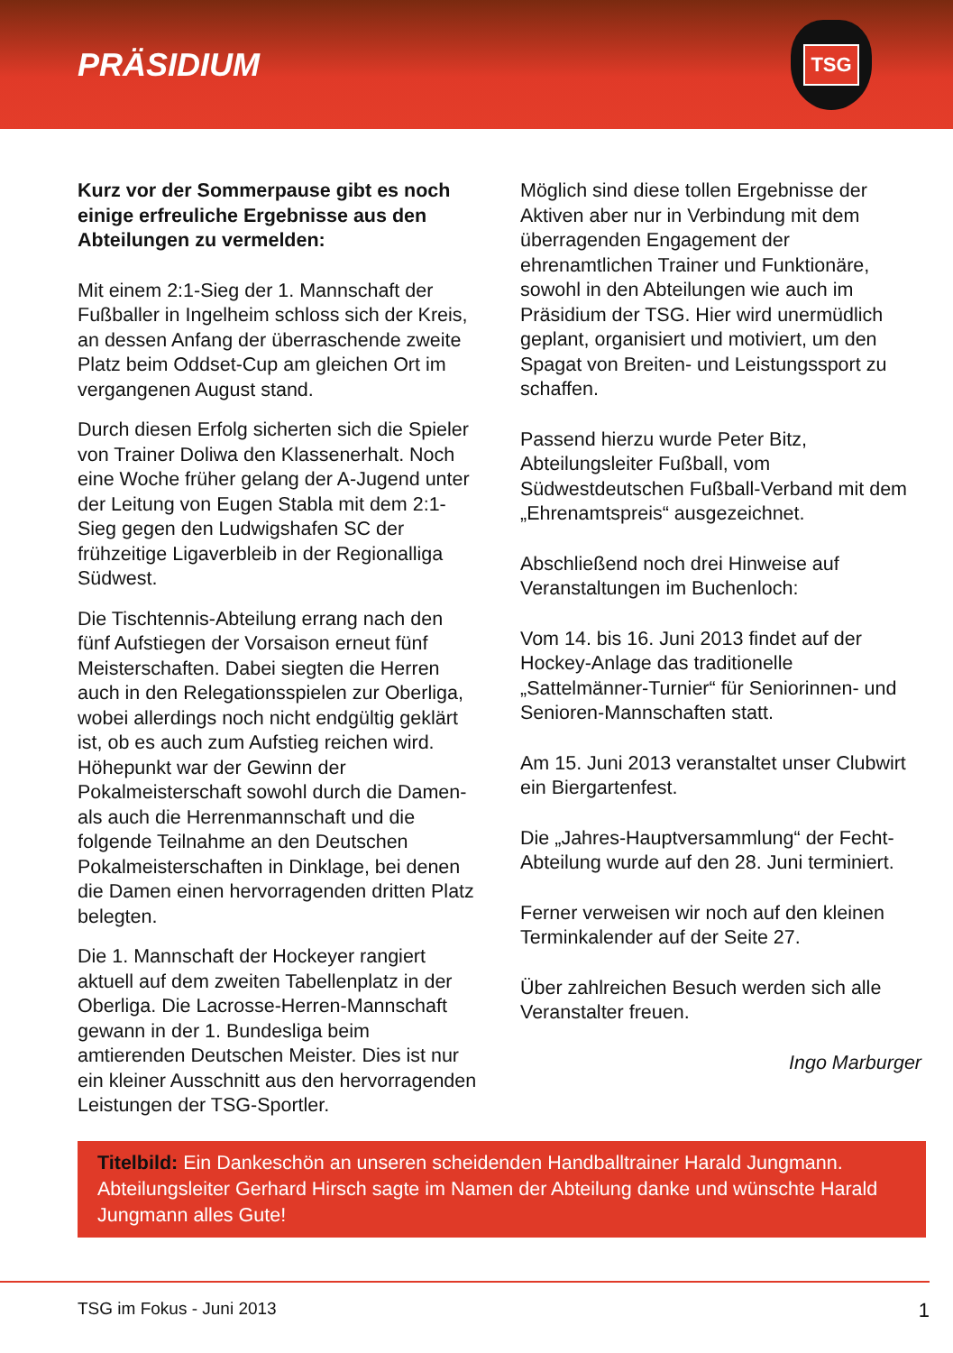PRÄSIDIUM
TSG
Kurz vor der Sommerpause gibt es noch einige erfreuliche Ergebnisse aus den Abteilungen zu vermelden:
Mit einem 2:1-Sieg der 1. Mannschaft der Fußballer in Ingelheim schloss sich der Kreis, an dessen Anfang der überraschende zweite Platz beim Oddset-Cup am gleichen Ort im vergangenen August stand.
Durch diesen Erfolg sicherten sich die Spieler von Trainer Doliwa den Klassenerhalt. Noch eine Woche früher gelang der A-Jugend unter der Leitung von Eugen Stabla mit dem 2:1-Sieg gegen den Ludwigshafen SC der frühzeitige Ligaverbleib in der Regionalliga Südwest.
Die Tischtennis-Abteilung errang nach den fünf Aufstiegen der Vorsaison erneut fünf Meisterschaften. Dabei siegten die Herren auch in den Relegationsspielen zur Oberliga, wobei allerdings noch nicht endgültig geklärt ist, ob es auch zum Aufstieg reichen wird. Höhepunkt war der Gewinn der Pokalmeisterschaft sowohl durch die Damen- als auch die Herrenmannschaft und die folgende Teilnahme an den Deutschen Pokalmeisterschaften in Dinklage, bei denen die Damen einen hervorragenden dritten Platz belegten.
Die 1. Mannschaft der Hockeyer rangiert aktuell auf dem zweiten Tabellenplatz in der Oberliga. Die Lacrosse-Herren-Mannschaft gewann in der 1. Bundesliga beim amtierenden Deutschen Meister. Dies ist nur ein kleiner Ausschnitt aus den hervorragenden Leistungen der TSG-Sportler.
Möglich sind diese tollen Ergebnisse der Aktiven aber nur in Verbindung mit dem überragenden Engagement der ehrenamtlichen Trainer und Funktionäre, sowohl in den Abteilungen wie auch im Präsidium der TSG. Hier wird unermüdlich geplant, organisiert und motiviert, um den Spagat von Breiten- und Leistungssport zu schaffen.
Passend hierzu wurde Peter Bitz, Abteilungsleiter Fußball, vom Südwestdeutschen Fußball-Verband mit dem „Ehrenamtspreis“ ausgezeichnet.
Abschließend noch drei Hinweise auf Veranstaltungen im Buchenloch:
Vom 14. bis 16. Juni 2013 findet auf der Hockey-Anlage das traditionelle „Sattelmänner-Turnier“ für Seniorinnen- und Senioren-Mannschaften statt.
Am 15. Juni 2013 veranstaltet unser Clubwirt ein Biergartenfest.
Die „Jahres-Hauptversammlung“ der Fecht-Abteilung wurde auf den 28. Juni terminiert.
Ferner verweisen wir noch auf den kleinen Terminkalender auf der Seite 27.
Über zahlreichen Besuch werden sich alle Veranstalter freuen.
Ingo Marburger
Titelbild: Ein Dankeschön an unseren scheidenden Handballtrainer Harald Jungmann. Abteilungsleiter Gerhard Hirsch sagte im Namen der Abteilung danke und wünschte Harald Jungmann alles Gute!
TSG im Fokus - Juni 2013 1